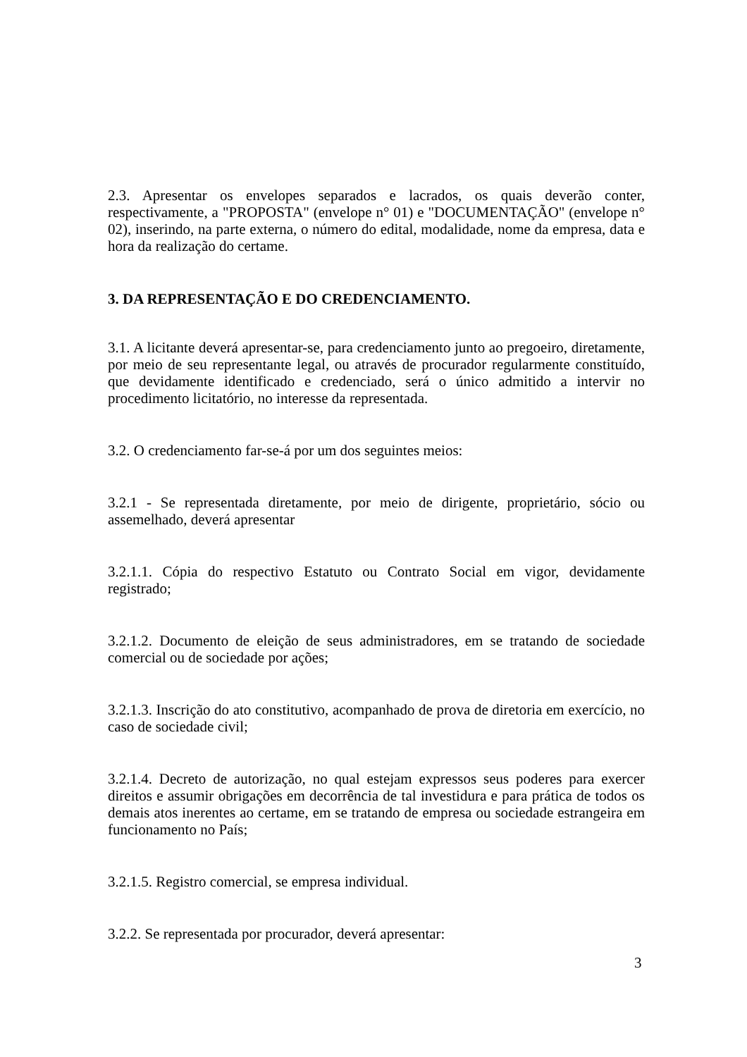2.3. Apresentar os envelopes separados e lacrados, os quais deverão conter, respectivamente, a "PROPOSTA" (envelope n° 01) e "DOCUMENTAÇÃO" (envelope n° 02), inserindo, na parte externa, o número do edital, modalidade, nome da empresa, data e hora da realização do certame.
3. DA REPRESENTAÇÃO E DO CREDENCIAMENTO.
3.1. A licitante deverá apresentar-se, para credenciamento junto ao pregoeiro, diretamente, por meio de seu representante legal, ou através de procurador regularmente constituído, que devidamente identificado e credenciado, será o único admitido a intervir no procedimento licitatório, no interesse da representada.
3.2. O credenciamento far-se-á por um dos seguintes meios:
3.2.1 - Se representada diretamente, por meio de dirigente, proprietário, sócio ou assemelhado, deverá apresentar
3.2.1.1. Cópia do respectivo Estatuto ou Contrato Social em vigor, devidamente registrado;
3.2.1.2. Documento de eleição de seus administradores, em se tratando de sociedade comercial ou de sociedade por ações;
3.2.1.3. Inscrição do ato constitutivo, acompanhado de prova de diretoria em exercício, no caso de sociedade civil;
3.2.1.4. Decreto de autorização, no qual estejam expressos seus poderes para exercer direitos e assumir obrigações em decorrência de tal investidura e para prática de todos os demais atos inerentes ao certame, em se tratando de empresa ou sociedade estrangeira em funcionamento no País;
3.2.1.5. Registro comercial, se empresa individual.
3.2.2. Se representada por procurador, deverá apresentar:
3